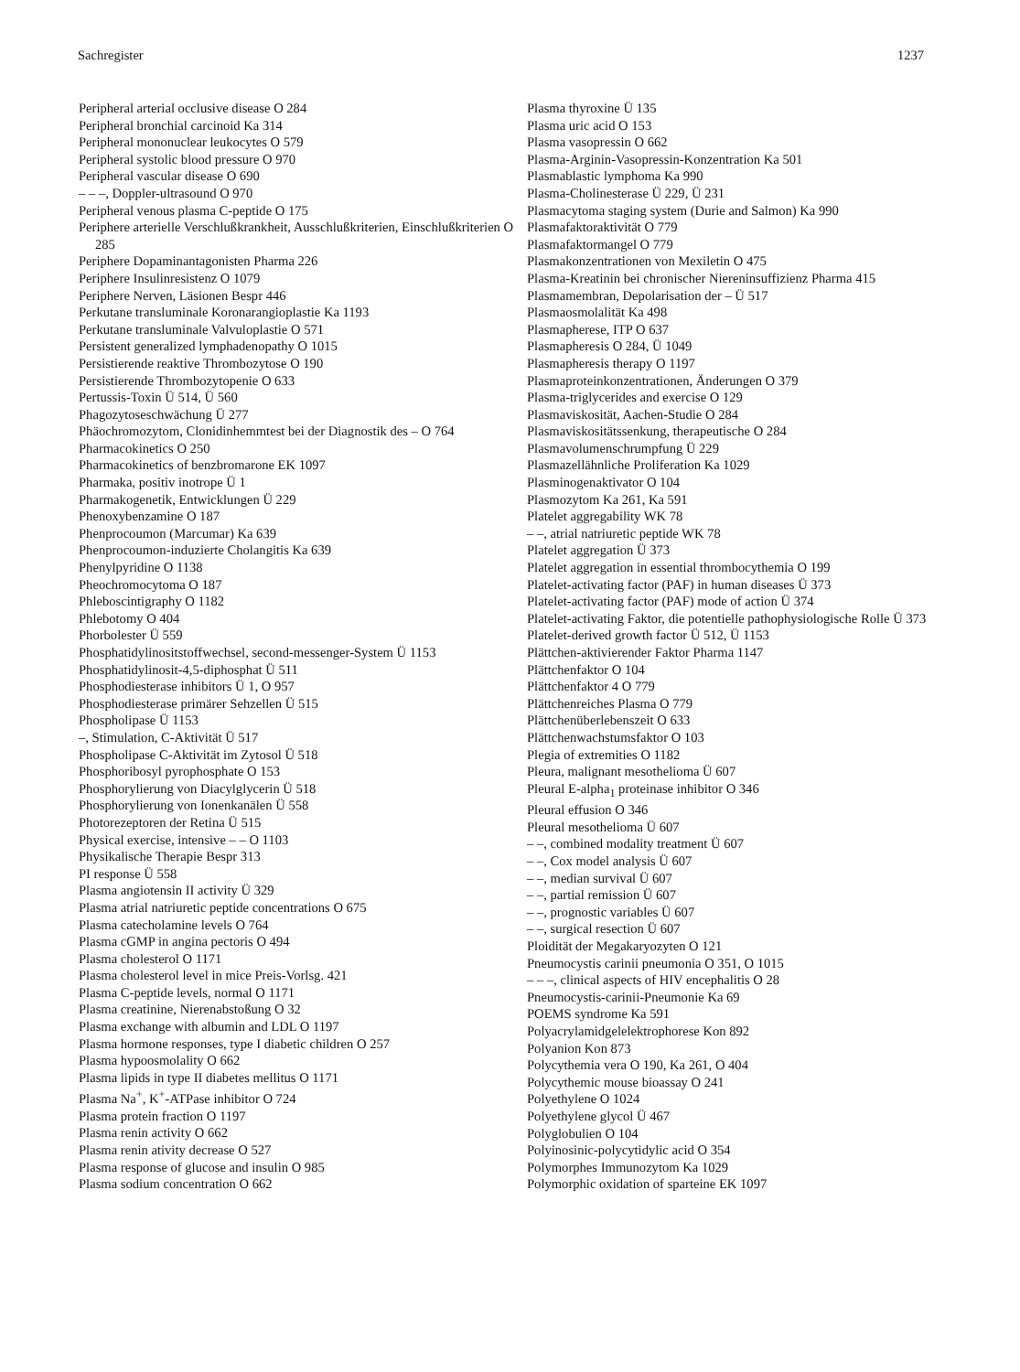Sachregister 1237
Peripheral arterial occlusive disease O 284
Peripheral bronchial carcinoid Ka 314
Peripheral mononuclear leukocytes O 579
Peripheral systolic blood pressure O 970
Peripheral vascular disease O 690
– – –, Doppler-ultrasound O 970
Peripheral venous plasma C-peptide O 175
Periphere arterielle Verschlußkrankheit, Ausschlußkriterien, Einschlußkriterien O 285
Periphere Dopaminantagonisten Pharma 226
Periphere Insulinresistenz O 1079
Periphere Nerven, Läsionen Bespr 446
Perkutane transluminale Koronarangioplastie Ka 1193
Perkutane transluminale Valvuloplastie O 571
Persistent generalized lymphadenopathy O 1015
Persistierende reaktive Thrombozytose O 190
Persistierende Thrombozytopenie O 633
Pertussis-Toxin Ü 514, Ü 560
Phagozytoseschwächung Ü 277
Phäochromozytom, Clonidinhemmtest bei der Diagnostik des – O 764
Pharmacokinetics O 250
Pharmacokinetics of benzbromarone EK 1097
Pharmaka, positiv inotrope Ü 1
Pharmakogenetik, Entwicklungen Ü 229
Phenoxybenzamine O 187
Phenprocoumon (Marcumar) Ka 639
Phenprocoumon-induzierte Cholangitis Ka 639
Phenylpyridine O 1138
Pheochromocytoma O 187
Phleboscintigraphy O 1182
Phlebotomy O 404
Phorbolester Ü 559
Phosphatidylinositstoffwechsel, second-messenger-System Ü 1153
Phosphatidylinosit-4,5-diphosphat Ü 511
Phosphodiesterase inhibitors Ü 1, O 957
Phosphodiesterase primärer Sehzellen Ü 515
Phospholipase Ü 1153
–, Stimulation, C-Aktivität Ü 517
Phospholipase C-Aktivität im Zytosol Ü 518
Phosphoribosyl pyrophosphate O 153
Phosphorylierung von Diacylglycerin Ü 518
Phosphorylierung von Ionenkanälen Ü 558
Photorezeptoren der Retina Ü 515
Physical exercise, intensive – – O 1103
Physikalische Therapie Bespr 313
PI response Ü 558
Plasma angiotensin II activity Ü 329
Plasma atrial natriuretic peptide concentrations O 675
Plasma catecholamine levels O 764
Plasma cGMP in angina pectoris O 494
Plasma cholesterol O 1171
Plasma cholesterol level in mice Preis-Vorlsg. 421
Plasma C-peptide levels, normal O 1171
Plasma creatinine, Nierenabstoßung O 32
Plasma exchange with albumin and LDL O 1197
Plasma hormone responses, type I diabetic children O 257
Plasma hypoosmolality O 662
Plasma lipids in type II diabetes mellitus O 1171
Plasma Na<sup>+</sup>, K<sup>+</sup>-ATPase inhibitor O 724
Plasma protein fraction O 1197
Plasma renin activity O 662
Plasma renin ativity decrease O 527
Plasma response of glucose and insulin O 985
Plasma sodium concentration O 662
Plasma thyroxine Ü 135
Plasma uric acid O 153
Plasma vasopressin O 662
Plasma-Arginin-Vasopressin-Konzentration Ka 501
Plasmablastic lymphoma Ka 990
Plasma-Cholinesterase Ü 229, Ü 231
Plasmacytoma staging system (Durie and Salmon) Ka 990
Plasmafaktoraktivität O 779
Plasmafaktormangel O 779
Plasmakonzentrationen von Mexiletin O 475
Plasma-Kreatinin bei chronischer Niereninsuffizienz Pharma 415
Plasmamembran, Depolarisation der – Ü 517
Plasmaosmolalität Ka 498
Plasmapherese, ITP O 637
Plasmapheresis O 284, Ü 1049
Plasmapheresis therapy O 1197
Plasmaproteinkonzentrationen, Änderungen O 379
Plasma-triglycerides and exercise O 129
Plasmaviskosität, Aachen-Studie O 284
Plasmaviskositätssenkung, therapeutische O 284
Plasmavolumenschrumpfung Ü 229
Plasmazellähnliche Proliferation Ka 1029
Plasminogenaktivator O 104
Plasmozytom Ka 261, Ka 591
Platelet aggregability WK 78
– –, atrial natriuretic peptide WK 78
Platelet aggregation Ü 373
Platelet aggregation in essential thrombocythemia O 199
Platelet-activating factor (PAF) in human diseases Ü 373
Platelet-activating factor (PAF) mode of action Ü 374
Platelet-activating Faktor, die potentielle pathophysiologische Rolle Ü 373
Platelet-derived growth factor Ü 512, Ü 1153
Plättchen-aktivierender Faktor Pharma 1147
Plättchenfaktor O 104
Plättchenfaktor 4 O 779
Plättchenreiches Plasma O 779
Plättchenüberlebenszeit O 633
Plättchenwachstumsfaktor O 103
Plegia of extremities O 1182
Pleura, malignant mesothelioma Ü 607
Pleural E-alpha<sub>1</sub> proteinase inhibitor O 346
Pleural effusion O 346
Pleural mesothelioma Ü 607
– –, combined modality treatment Ü 607
– –, Cox model analysis Ü 607
– –, median survival Ü 607
– –, partial remission Ü 607
– –, prognostic variables Ü 607
– –, surgical resection Ü 607
Ploidität der Megakaryozyten O 121
Pneumocystis carinii pneumonia O 351, O 1015
– – –, clinical aspects of HIV encephalitis O 28
Pneumocystis-carinii-Pneumonie Ka 69
POEMS syndrome Ka 591
Polyacrylamidgelelektrophorese Kon 892
Polyanion Kon 873
Polycythemia vera O 190, Ka 261, O 404
Polycythemic mouse bioassay O 241
Polyethylene O 1024
Polyethylene glycol Ü 467
Polyglobulien O 104
Polyinosinic-polycytidylic acid O 354
Polymorphes Immunozytom Ka 1029
Polymorphic oxidation of sparteine EK 1097